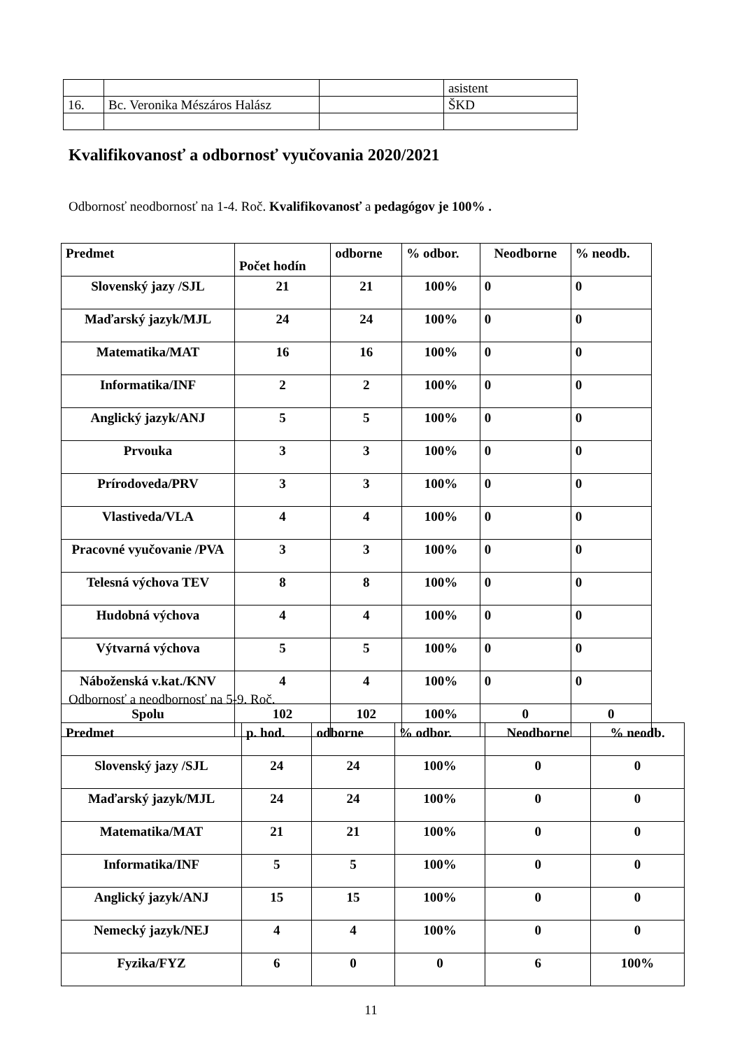| | | | asistent |
| 16. | Bc. Veronika Mészáros Halász | | ŠKD |
Kvalifikovanosť a odbornosť vyučovania 2020/2021
Odbornosť neodbornosť na 1-4. Roč. Kvalifikovanosť a pedagógov je 100% .
| Predmet | Počet hodín | odborne | % odbor. | Neodborne | % neodb. |
| --- | --- | --- | --- | --- | --- |
| Slovenský jazy /SJL | 21 | 21 | 100% | 0 | 0 |
| Maďarský jazyk/MJL | 24 | 24 | 100% | 0 | 0 |
| Matematika/MAT | 16 | 16 | 100% | 0 | 0 |
| Informatika/INF | 2 | 2 | 100% | 0 | 0 |
| Anglický jazyk/ANJ | 5 | 5 | 100% | 0 | 0 |
| Prvouka | 3 | 3 | 100% | 0 | 0 |
| Prírodoveda/PRV | 3 | 3 | 100% | 0 | 0 |
| Vlastiveda/VLA | 4 | 4 | 100% | 0 | 0 |
| Pracovné vyučovanie /PVA | 3 | 3 | 100% | 0 | 0 |
| Telesná výchova TEV | 8 | 8 | 100% | 0 | 0 |
| Hudobná výchova | 4 | 4 | 100% | 0 | 0 |
| Výtvarná výchova | 5 | 5 | 100% | 0 | 0 |
| Náboženská v.kat./KNV | 4 | 4 | 100% | 0 | 0 |
| Spolu | 102 | 102 | 100% | 0 | 0 |
Odbornosť a neodbornosť na 5-9. Roč.
| Predmet | p. hod. | odborne | % odbor. | Neodborne | % neodb. |
| --- | --- | --- | --- | --- | --- |
| Slovenský jazy /SJL | 24 | 24 | 100% | 0 | 0 |
| Maďarský jazyk/MJL | 24 | 24 | 100% | 0 | 0 |
| Matematika/MAT | 21 | 21 | 100% | 0 | 0 |
| Informatika/INF | 5 | 5 | 100% | 0 | 0 |
| Anglický jazyk/ANJ | 15 | 15 | 100% | 0 | 0 |
| Nemecký jazyk/NEJ | 4 | 4 | 100% | 0 | 0 |
| Fyzika/FYZ | 6 | 0 | 0 | 6 | 100% |
11